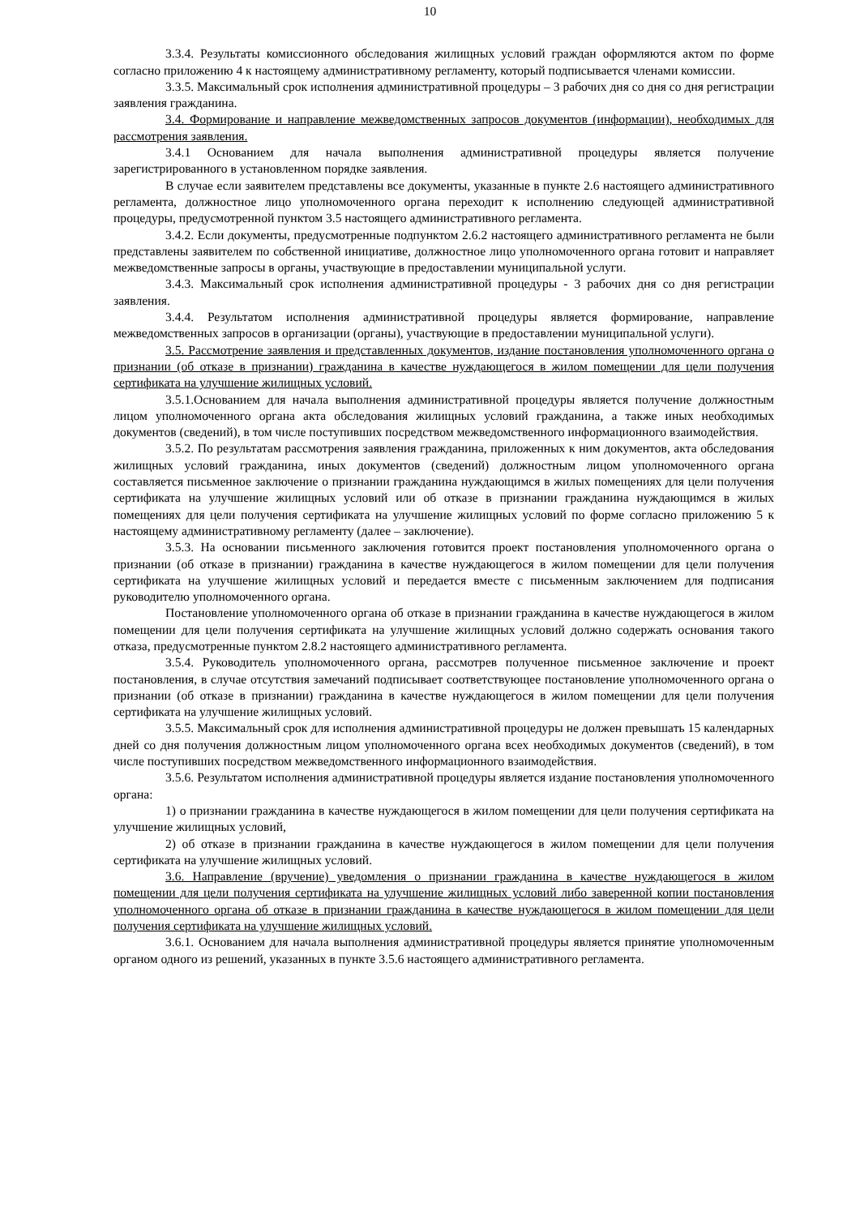10
3.3.4. Результаты комиссионного обследования жилищных условий граждан оформляются актом по форме согласно приложению 4 к настоящему административному регламенту, который подписывается членами комиссии.
3.3.5. Максимальный срок исполнения административной процедуры – 3 рабочих дня со дня со дня регистрации заявления гражданина.
3.4. Формирование и направление межведомственных запросов документов (информации), необходимых для рассмотрения заявления.
3.4.1 Основанием для начала выполнения административной процедуры является получение зарегистрированного в установленном порядке заявления.
В случае если заявителем представлены все документы, указанные в пункте 2.6 настоящего административного регламента, должностное лицо уполномоченного органа переходит к исполнению следующей административной процедуры, предусмотренной пунктом 3.5 настоящего административного регламента.
3.4.2. Если документы, предусмотренные подпунктом 2.6.2 настоящего административного регламента не были представлены заявителем по собственной инициативе, должностное лицо уполномоченного органа готовит и направляет межведомственные запросы в органы, участвующие в предоставлении муниципальной услуги.
3.4.3. Максимальный срок исполнения административной процедуры - 3 рабочих дня со дня регистрации заявления.
3.4.4. Результатом исполнения административной процедуры является формирование, направление межведомственных запросов в организации (органы), участвующие в предоставлении муниципальной услуги).
3.5. Рассмотрение заявления и представленных документов, издание постановления уполномоченного органа о признании (об отказе в признании) гражданина в качестве нуждающегося в жилом помещении для цели получения сертификата на улучшение жилищных условий.
3.5.1.Основанием для начала выполнения административной процедуры является получение должностным лицом уполномоченного органа акта обследования жилищных условий гражданина, а также иных необходимых документов (сведений), в том числе поступивших посредством межведомственного информационного взаимодействия.
3.5.2. По результатам рассмотрения заявления гражданина, приложенных к ним документов, акта обследования жилищных условий гражданина, иных документов (сведений) должностным лицом уполномоченного органа составляется письменное заключение о признании гражданина нуждающимся в жилых помещениях для цели получения сертификата на улучшение жилищных условий или об отказе в признании гражданина нуждающимся в жилых помещениях для цели получения сертификата на улучшение жилищных условий по форме согласно приложению 5 к настоящему административному регламенту (далее – заключение).
3.5.3. На основании письменного заключения готовится проект постановления уполномоченного органа о признании (об отказе в признании) гражданина в качестве нуждающегося в жилом помещении для цели получения сертификата на улучшение жилищных условий и передается вместе с письменным заключением для подписания руководителю уполномоченного органа.
Постановление уполномоченного органа об отказе в признании гражданина в качестве нуждающегося в жилом помещении для цели получения сертификата на улучшение жилищных условий должно содержать основания такого отказа, предусмотренные пунктом 2.8.2 настоящего административного регламента.
3.5.4. Руководитель уполномоченного органа, рассмотрев полученное письменное заключение и проект постановления, в случае отсутствия замечаний подписывает соответствующее постановление уполномоченного органа о признании (об отказе в признании) гражданина в качестве нуждающегося в жилом помещении для цели получения сертификата на улучшение жилищных условий.
3.5.5. Максимальный срок для исполнения административной процедуры не должен превышать 15 календарных дней со дня получения должностным лицом уполномоченного органа всех необходимых документов (сведений), в том числе поступивших посредством межведомственного информационного взаимодействия.
3.5.6. Результатом исполнения административной процедуры является издание постановления уполномоченного органа:
1) о признании гражданина в качестве нуждающегося в жилом помещении для цели получения сертификата на улучшение жилищных условий,
2) об отказе в признании гражданина в качестве нуждающегося в жилом помещении для цели получения сертификата на улучшение жилищных условий.
3.6. Направление (вручение) уведомления о признании гражданина в качестве нуждающегося в жилом помещении для цели получения сертификата на улучшение жилищных условий либо заверенной копии постановления уполномоченного органа об отказе в признании гражданина в качестве нуждающегося в жилом помещении для цели получения сертификата на улучшение жилищных условий.
3.6.1. Основанием для начала выполнения административной процедуры является принятие уполномоченным органом одного из решений, указанных в пункте 3.5.6 настоящего административного регламента.